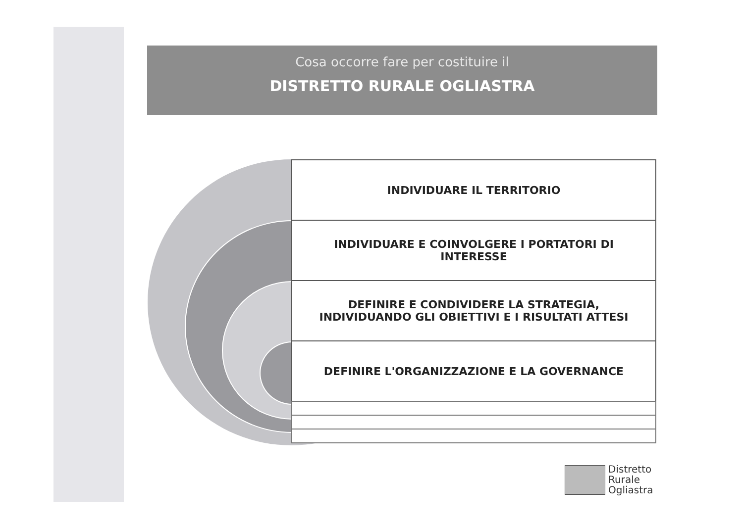Cosa occorre fare per costituire il
DISTRETTO RURALE OGLIASTRA
INDIVIDUARE IL TERRITORIO
INDIVIDUARE E COINVOLGERE I PORTATORI DI INTERESSE
DEFINIRE E CONDIVIDERE LA STRATEGIA, INDIVIDUANDO GLI OBIETTIVI E I RISULTATI ATTESI
DEFINIRE L'ORGANIZZAZIONE E LA GOVERNANCE
Distretto
Rurale
Ogliastra